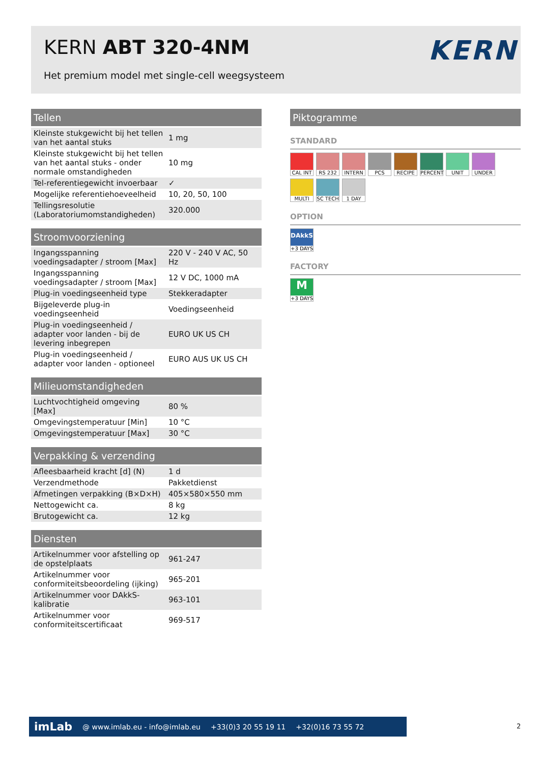KERN ABT 320-4NM
Het premium model met single-cell weegsysteem
KERN
Tellen
| Kleinste stukgewicht bij het tellen van het aantal stuks | 1 mg |
| Kleinste stukgewicht bij het tellen van het aantal stuks - onder normale omstandigheden | 10 mg |
| Tel-referentiegewicht invoerbaar | ✓ |
| Mogelijke referentiehoeveelheid | 10, 20, 50, 100 |
| Tellingsresolutie (Laboratoriumomstandigheden) | 320.000 |
Stroomvoorziening
| Ingangsspanning voedingsadapter / stroom [Max] | 220 V - 240 V AC, 50 Hz |
| Ingangsspanning voedingsadapter / stroom [Max] | 12 V DC, 1000 mA |
| Plug-in voedingseenheid type | Stekkeradapter |
| Bijgeleverde plug-in voedingseenheid | Voedingseenheid |
| Plug-in voedingseenheid / adapter voor landen - bij de levering inbegrepen | EURO UK US CH |
| Plug-in voedingseenheid / adapter voor landen - optioneel | EURO AUS UK US CH |
Milieuomstandigheden
| Luchtvochtigheid omgeving [Max] | 80 % |
| Omgevingstemperatuur [Min] | 10 °C |
| Omgevingstemperatuur [Max] | 30 °C |
Verpakking & verzending
| Afleesbaarheid kracht [d] (N) | 1 d |
| Verzendmethode | Pakketdienst |
| Afmetingen verpakking (B×D×H) | 405×580×550 mm |
| Nettogewicht ca. | 8 kg |
| Brutogewicht ca. | 12 kg |
Diensten
| Artikelnummer voor afstelling op de opstelplaats | 961-247 |
| Artikelnummer voor conformiteitsbeoordeling (ijking) | 965-201 |
| Artikelnummer voor DAkkS-kalibratie | 963-101 |
| Artikelnummer voor conformiteitscertificaat | 969-517 |
Piktogramme
STANDARD
CAL INT
RS 232
INTERN
PCS
RECIPE
PERCENT
UNIT
UNDER
MULTI
SC TECH
1 DAY
OPTION
DAkkS
+3 DAYS
FACTORY
M
+3 DAYS
imLab @ www.imlab.eu - info@imlab.eu +33(0)3 20 55 19 11 +32(0)16 73 55 72
2